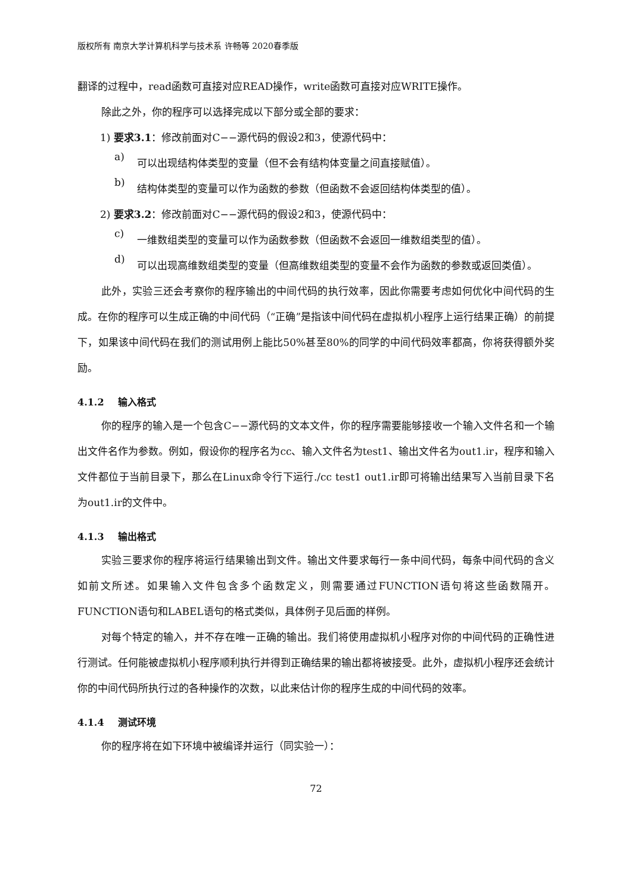版权所有 南京大学计算机科学与技术系 许畅等 2020春季版
翻译的过程中，read函数可直接对应READ操作，write函数可直接对应WRITE操作。
除此之外，你的程序可以选择完成以下部分或全部的要求：
1) 要求3.1：修改前面对C−−源代码的假设2和3，使源代码中：
a)
可以出现结构体类型的变量（但不会有结构体变量之间直接赋值）。
b)
结构体类型的变量可以作为函数的参数（但函数不会返回结构体类型的值）。
2) 要求3.2：修改前面对C−−源代码的假设2和3，使源代码中：
c)
一维数组类型的变量可以作为函数参数（但函数不会返回一维数组类型的值）。
d)
可以出现高维数组类型的变量（但高维数组类型的变量不会作为函数的参数或返回类值）。
此外，实验三还会考察你的程序输出的中间代码的执行效率，因此你需要考虑如何优化中间代码的生成。在你的程序可以生成正确的中间代码（“正确”是指该中间代码在虚拟机小程序上运行结果正确）的前提下，如果该中间代码在我们的测试用例上能比50%甚至80%的同学的中间代码效率都高，你将获得额外奖励。
4.1.2 输入格式
你的程序的输入是一个包含C−−源代码的文本文件，你的程序需要能够接收一个输入文件名和一个输出文件名作为参数。例如，假设你的程序名为cc、输入文件名为test1、输出文件名为out1.ir，程序和输入文件都位于当前目录下，那么在Linux命令行下运行./cc test1 out1.ir即可将输出结果写入当前目录下名为out1.ir的文件中。
4.1.3 输出格式
实验三要求你的程序将运行结果输出到文件。输出文件要求每行一条中间代码，每条中间代码的含义如前文所述。如果输入文件包含多个函数定义，则需要通过FUNCTION语句将这些函数隔开。FUNCTION语句和LABEL语句的格式类似，具体例子见后面的样例。
对每个特定的输入，并不存在唯一正确的输出。我们将使用虚拟机小程序对你的中间代码的正确性进行测试。任何能被虚拟机小程序顺利执行并得到正确结果的输出都将被接受。此外，虚拟机小程序还会统计你的中间代码所执行过的各种操作的次数，以此来估计你的程序生成的中间代码的效率。
4.1.4 测试环境
你的程序将在如下环境中被编译并运行（同实验一）：
72